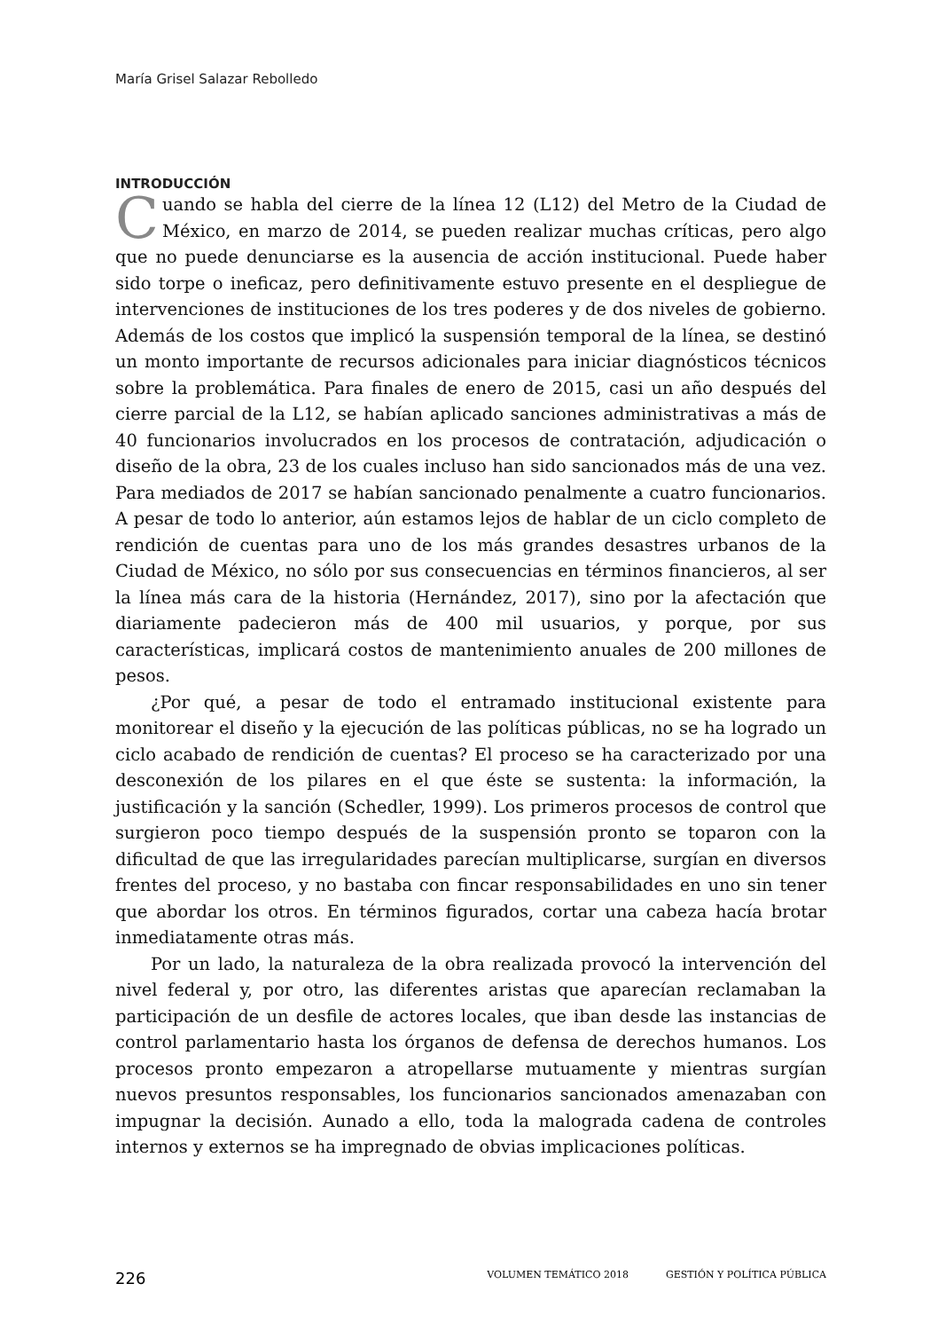María Grisel Salazar Rebolledo
INTRODUCCIÓN
Cuando se habla del cierre de la línea 12 (L12) del Metro de la Ciudad de México, en marzo de 2014, se pueden realizar muchas críticas, pero algo que no puede denunciarse es la ausencia de acción institucional. Puede haber sido torpe o ineficaz, pero definitivamente estuvo presente en el despliegue de intervenciones de instituciones de los tres poderes y de dos niveles de gobierno. Además de los costos que implicó la suspensión temporal de la línea, se destinó un monto importante de recursos adicionales para iniciar diagnósticos técnicos sobre la problemática. Para finales de enero de 2015, casi un año después del cierre parcial de la L12, se habían aplicado sanciones administrativas a más de 40 funcionarios involucrados en los procesos de contratación, adjudicación o diseño de la obra, 23 de los cuales incluso han sido sancionados más de una vez. Para mediados de 2017 se habían sancionado penalmente a cuatro funcionarios. A pesar de todo lo anterior, aún estamos lejos de hablar de un ciclo completo de rendición de cuentas para uno de los más grandes desastres urbanos de la Ciudad de México, no sólo por sus consecuencias en términos financieros, al ser la línea más cara de la historia (Hernández, 2017), sino por la afectación que diariamente padecieron más de 400 mil usuarios, y porque, por sus características, implicará costos de mantenimiento anuales de 200 millones de pesos.
¿Por qué, a pesar de todo el entramado institucional existente para monitorear el diseño y la ejecución de las políticas públicas, no se ha logrado un ciclo acabado de rendición de cuentas? El proceso se ha caracterizado por una desconexión de los pilares en el que éste se sustenta: la información, la justificación y la sanción (Schedler, 1999). Los primeros procesos de control que surgieron poco tiempo después de la suspensión pronto se toparon con la dificultad de que las irregularidades parecían multiplicarse, surgían en diversos frentes del proceso, y no bastaba con fincar responsabilidades en uno sin tener que abordar los otros. En términos figurados, cortar una cabeza hacía brotar inmediatamente otras más.
Por un lado, la naturaleza de la obra realizada provocó la intervención del nivel federal y, por otro, las diferentes aristas que aparecían reclamaban la participación de un desfile de actores locales, que iban desde las instancias de control parlamentario hasta los órganos de defensa de derechos humanos. Los procesos pronto empezaron a atropellarse mutuamente y mientras surgían nuevos presuntos responsables, los funcionarios sancionados amenazaban con impugnar la decisión. Aunado a ello, toda la malograda cadena de controles internos y externos se ha impregnado de obvias implicaciones políticas.
226 VOLUMEN TEMÁTICO 2018 GESTIÓN Y POLÍTICA PÚBLICA